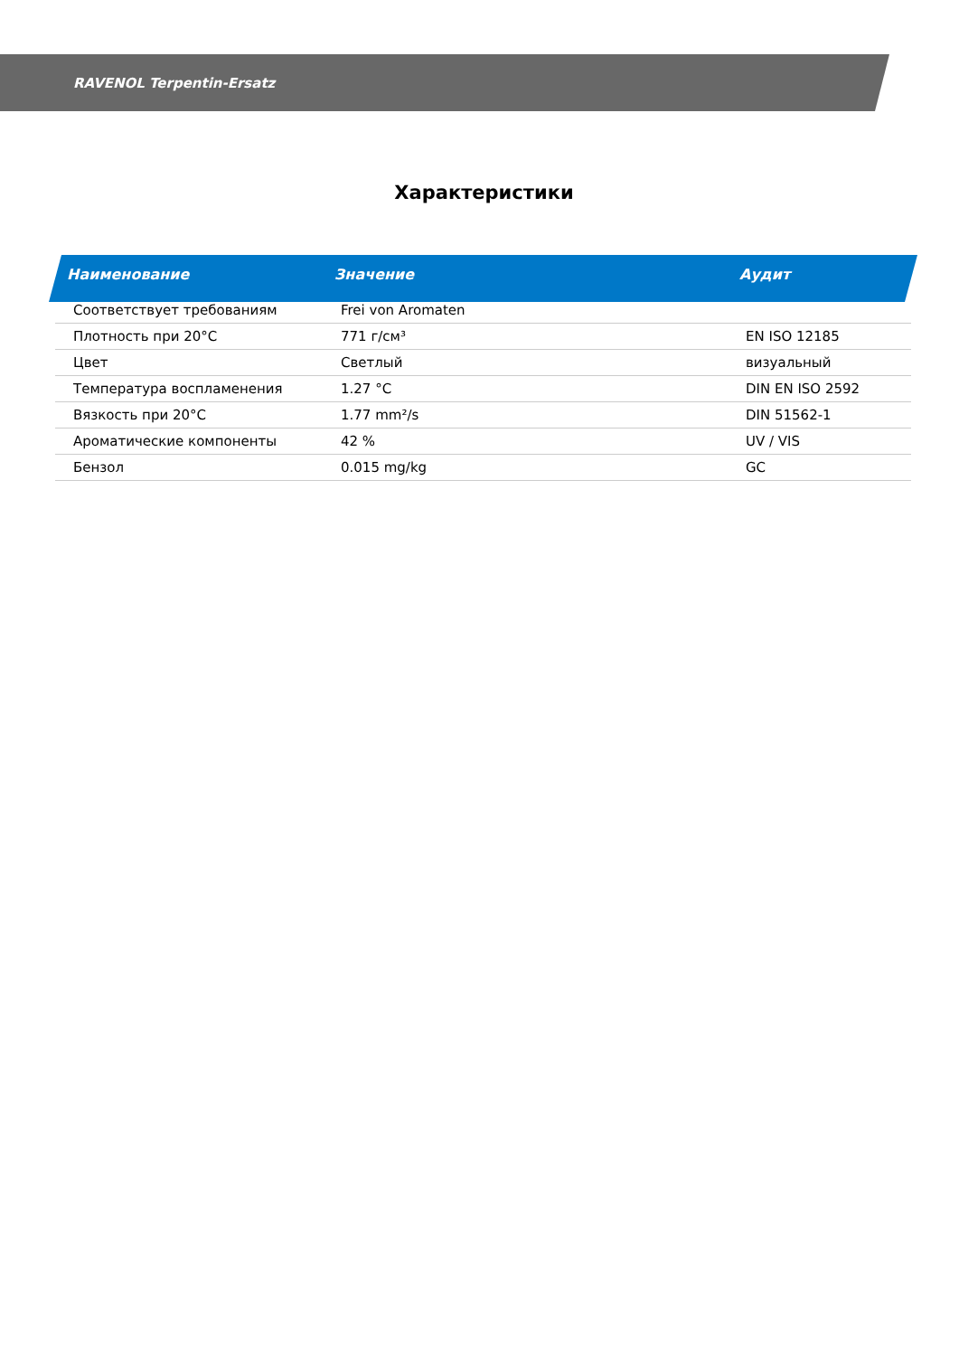RAVENOL Terpentin-Ersatz
Характеристики
| Наименование | Значение | Аудит |
| --- | --- | --- |
| Соответствует требованиям | Frei von Aromaten | |
| Плотность при 20°C | 771 г/см³ | EN ISO 12185 |
| Цвет | Светлый | визуальный |
| Температура воспламенения | 1.27 °C | DIN EN ISO 2592 |
| Вязкость при 20°C | 1.77 mm²/s | DIN 51562-1 |
| Ароматические компоненты | 42 % | UV / VIS |
| Бензол | 0.015 mg/kg | GC |